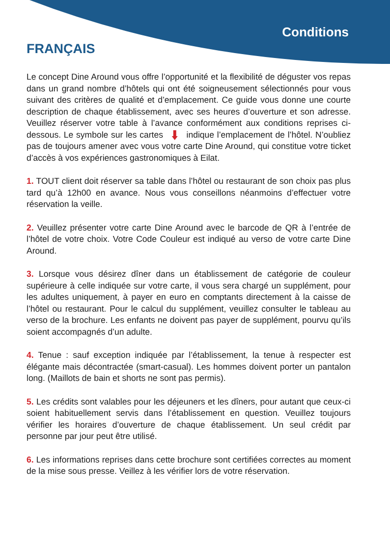Conditions
FRANÇAIS
Le concept Dine Around vous offre l’opportunité et la flexibilité de déguster vos repas dans un grand nombre d’hôtels qui ont été soigneusement sélectionnés pour vous suivant des critères de qualité et d’emplacement. Ce guide vous donne une courte description de chaque établissement, avec ses heures d’ouverture et son adresse. Veuillez réserver votre table à l’avance conformément aux conditions reprises ci-dessous. Le symbole sur les cartes indique l’emplacement de l’hôtel. N’oubliez pas de toujours amener avec vous votre carte Dine Around, qui constitue votre ticket d’accès à vos expériences gastronomiques à Eilat.
1. TOUT client doit réserver sa table dans l’hôtel ou restaurant de son choix pas plus tard qu’à 12h00 en avance. Nous vous conseillons néanmoins d’effectuer votre réservation la veille.
2. Veuillez présenter votre carte Dine Around avec le barcode de QR à l’entrée de l’hôtel de votre choix. Votre Code Couleur est indiqué au verso de votre carte Dine Around.
3. Lorsque vous désirez dîner dans un établissement de catégorie de couleur supérieure à celle indiquée sur votre carte, il vous sera chargé un supplément, pour les adultes uniquement, à payer en euro en comptants directement à la caisse de l’hôtel ou restaurant. Pour le calcul du supplément, veuillez consulter le tableau au verso de la brochure. Les enfants ne doivent pas payer de supplément, pourvu qu’ils soient accompagnés d’un adulte.
4. Tenue : sauf exception indiquée par l’établissement, la tenue à respecter est élégante mais décontractée (smart-casual). Les hommes doivent porter un pantalon long. (Maillots de bain et shorts ne sont pas permis).
5. Les crédits sont valables pour les déjeuners et les dîners, pour autant que ceux-ci soient habituellement servis dans l’établissement en question. Veuillez toujours vérifier les horaires d’ouverture de chaque établissement. Un seul crédit par personne par jour peut être utilisé.
6. Les informations reprises dans cette brochure sont certifiées correctes au moment de la mise sous presse. Veillez à les vérifier lors de votre réservation.